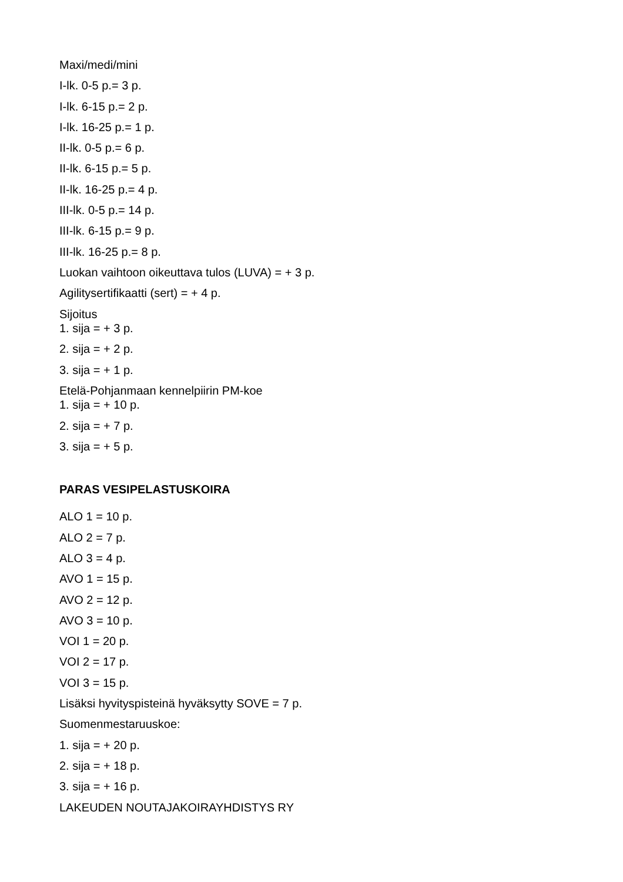Maxi/medi/mini
I-lk. 0-5 p.= 3 p.
I-lk. 6-15 p.= 2 p.
I-lk. 16-25 p.= 1 p.
II-lk. 0-5 p.= 6 p.
II-lk. 6-15 p.= 5 p.
II-lk. 16-25 p.= 4 p.
III-lk. 0-5 p.= 14 p.
III-lk. 6-15 p.= 9 p.
III-lk. 16-25 p.= 8 p.
Luokan vaihtoon oikeuttava tulos (LUVA) = + 3 p.
Agilitysertifikaatti (sert) = + 4 p.
Sijoitus
1. sija = + 3 p.
2. sija = + 2 p.
3. sija = + 1 p.
Etelä-Pohjanmaan kennelpiirin PM-koe
1. sija = + 10 p.
2. sija = + 7 p.
3. sija = + 5 p.
PARAS VESIPELASTUSKOIRA
ALO 1 = 10 p.
ALO 2 = 7 p.
ALO 3 = 4 p.
AVO 1 = 15 p.
AVO 2 = 12 p.
AVO 3 = 10 p.
VOI 1 = 20 p.
VOI 2 = 17 p.
VOI 3 = 15 p.
Lisäksi hyvityspisteinä hyväksytty SOVE = 7 p.
Suomenmestaruuskoe:
1. sija = + 20 p.
2. sija = + 18 p.
3. sija = + 16 p.
LAKEUDEN NOUTAJAKOIRAYHDISTYS RY